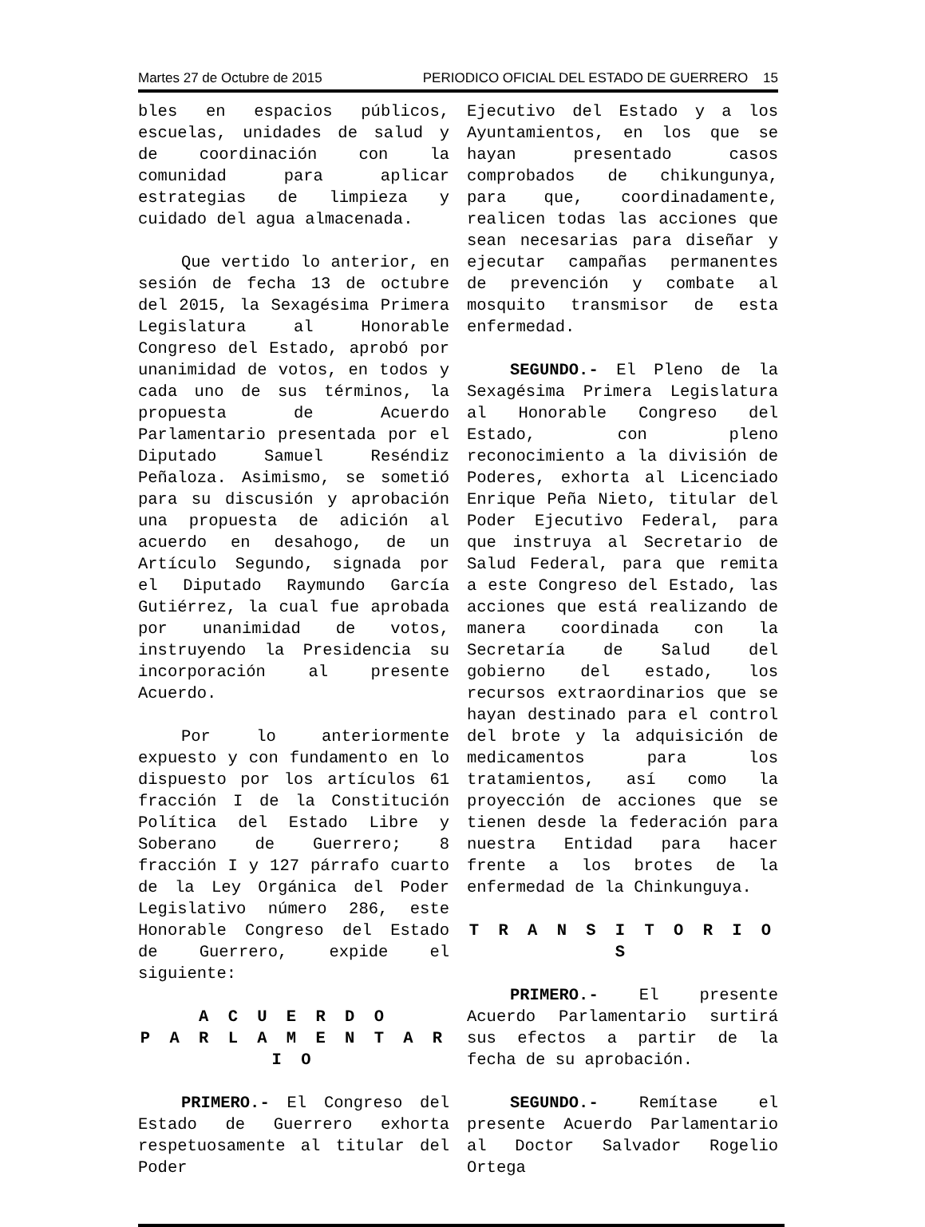Martes 27 de Octubre de 2015 PERIODICO OFICIAL DEL ESTADO DE GUERRERO 15
bles en espacios públicos, escuelas, unidades de salud y de coordinación con la comunidad para aplicar estrategias de limpieza y cuidado del agua almacenada.
Que vertido lo anterior, en sesión de fecha 13 de octubre del 2015, la Sexagésima Primera Legislatura al Honorable Congreso del Estado, aprobó por unanimidad de votos, en todos y cada uno de sus términos, la propuesta de Acuerdo Parlamentario presentada por el Diputado Samuel Reséndiz Peñaloza. Asimismo, se sometió para su discusión y aprobación una propuesta de adición al acuerdo en desahogo, de un Artículo Segundo, signada por el Diputado Raymundo García Gutiérrez, la cual fue aprobada por unanimidad de votos, instruyendo la Presidencia su incorporación al presente Acuerdo.
Por lo anteriormente expuesto y con fundamento en lo dispuesto por los artículos 61 fracción I de la Constitución Política del Estado Libre y Soberano de Guerrero; 8 fracción I y 127 párrafo cuarto de la Ley Orgánica del Poder Legislativo número 286, este Honorable Congreso del Estado de Guerrero, expide el siguiente:
A C U E R D O
P A R L A M E N T A R I O
PRIMERO.- El Congreso del Estado de Guerrero exhorta respetuosamente al titular del Poder
Ejecutivo del Estado y a los Ayuntamientos, en los que se hayan presentado casos comprobados de chikungunya, para que, coordinadamente, realicen todas las acciones que sean necesarias para diseñar y ejecutar campañas permanentes de prevención y combate al mosquito transmisor de esta enfermedad.
SEGUNDO.- El Pleno de la Sexagésima Primera Legislatura al Honorable Congreso del Estado, con pleno reconocimiento a la división de Poderes, exhorta al Licenciado Enrique Peña Nieto, titular del Poder Ejecutivo Federal, para que instruya al Secretario de Salud Federal, para que remita a este Congreso del Estado, las acciones que está realizando de manera coordinada con la Secretaría de Salud del gobierno del estado, los recursos extraordinarios que se hayan destinado para el control del brote y la adquisición de medicamentos para los tratamientos, así como la proyección de acciones que se tienen desde la federación para nuestra Entidad para hacer frente a los brotes de la enfermedad de la Chinkunguya.
T R A N S I T O R I O S
PRIMERO.- El presente Acuerdo Parlamentario surtirá sus efectos a partir de la fecha de su aprobación.
SEGUNDO.- Remítase el presente Acuerdo Parlamentario al Doctor Salvador Rogelio Ortega